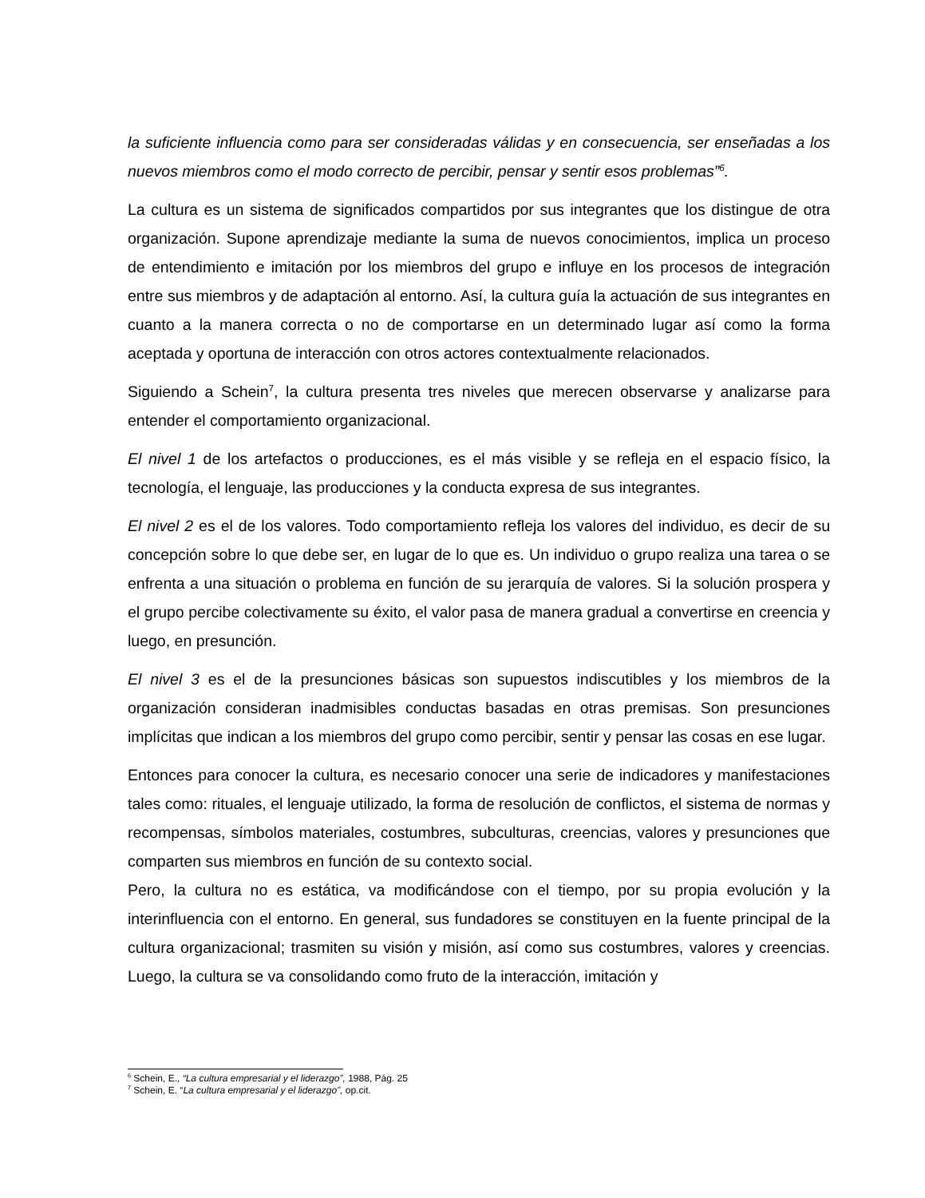la suficiente influencia como para ser consideradas válidas y en consecuencia, ser enseñadas a los nuevos miembros como el modo correcto de percibir, pensar y sentir esos problemas”<sup>6</sup>.
La cultura es un sistema de significados compartidos por sus integrantes que los distingue de otra organización. Supone aprendizaje mediante la suma de nuevos conocimientos, implica un proceso de entendimiento e imitación por los miembros del grupo e influye en los procesos de integración entre sus miembros y de adaptación al entorno. Así, la cultura guía la actuación de sus integrantes en cuanto a la manera correcta o no de comportarse en un determinado lugar así como la forma aceptada y oportuna de interacción con otros actores contextualmente relacionados.
Siguiendo a Schein<sup>7</sup>, la cultura presenta tres niveles que merecen observarse y analizarse para entender el comportamiento organizacional.
El nivel 1 de los artefactos o producciones, es el más visible y se refleja en el espacio físico, la tecnología, el lenguaje, las producciones y la conducta expresa de sus integrantes.
El nivel 2 es el de los valores. Todo comportamiento refleja los valores del individuo, es decir de su concepción sobre lo que debe ser, en lugar de lo que es. Un individuo o grupo realiza una tarea o se enfrenta a una situación o problema en función de su jerarquía de valores. Si la solución prospera y el grupo percibe colectivamente su éxito, el valor pasa de manera gradual a convertirse en creencia y luego, en presunción.
El nivel 3 es el de la presunciones básicas son supuestos indiscutibles y los miembros de la organización consideran inadmisibles conductas basadas en otras premisas. Son presunciones implícitas que indican a los miembros del grupo como percibir, sentir y pensar las cosas en ese lugar.
Entonces para conocer la cultura, es necesario conocer una serie de indicadores y manifestaciones tales como: rituales, el lenguaje utilizado, la forma de resolución de conflictos, el sistema de normas y recompensas, símbolos materiales, costumbres, subculturas, creencias, valores y presunciones que comparten sus miembros en función de su contexto social.
Pero, la cultura no es estática, va modificándose con el tiempo, por su propia evolución y la interinfluencia con el entorno. En general, sus fundadores se constituyen en la fuente principal de la cultura organizacional; trasmiten su visión y misión, así como sus costumbres, valores y creencias. Luego, la cultura se va consolidando como fruto de la interacción, imitación y
<sup>6</sup> Schein, E., “La cultura empresarial y el liderazgo”, 1988, Pág. 25
<sup>7</sup> Schein, E. “La cultura empresarial y el liderazgo”, op.cit.